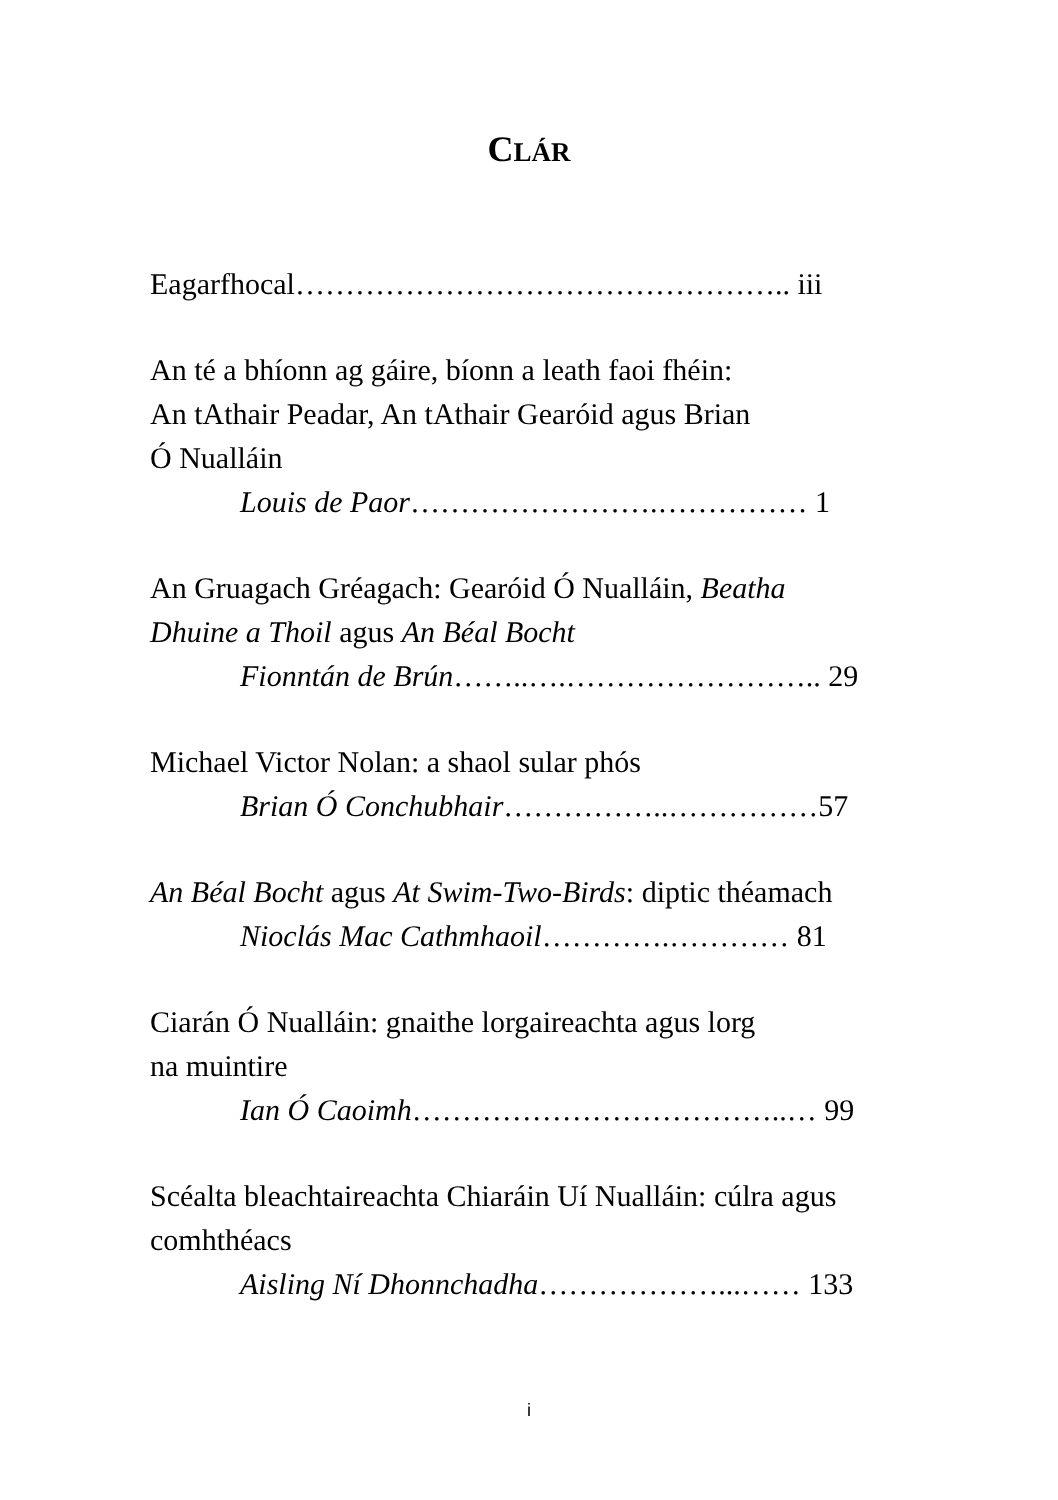CLÁR
Eagarfhocal………………………………………….. iii
An té a bhíonn ag gáire, bíonn a leath faoi fhéin:
An tAthair Peadar, An tAthair Gearóid agus Brian
Ó Nualláin
Louis de Paor…………………….…………… 1
An Gruagach Gréagach: Gearóid Ó Nualláin, Beatha
Dhuine a Thoil agus An Béal Bocht
Fionntán de Brún……..….…………………….. 29
Michael Victor Nolan: a shaol sular phós
Brian Ó Conchubhair……………..……………57
An Béal Bocht agus At Swim-Two-Birds: diptic théamach
Nioclás Mac Cathmhaoil………….………… 81
Ciarán Ó Nualláin: gnaithe lorgaireachta agus lorg
na muintire
Ian Ó Caoimh………………………………..… 99
Scéalta bleachtaireachta Chiaráin Uí Nualláin: cúlra agus
comhthéacs
Aisling Ní Dhonnchadha………………...…… 133
i